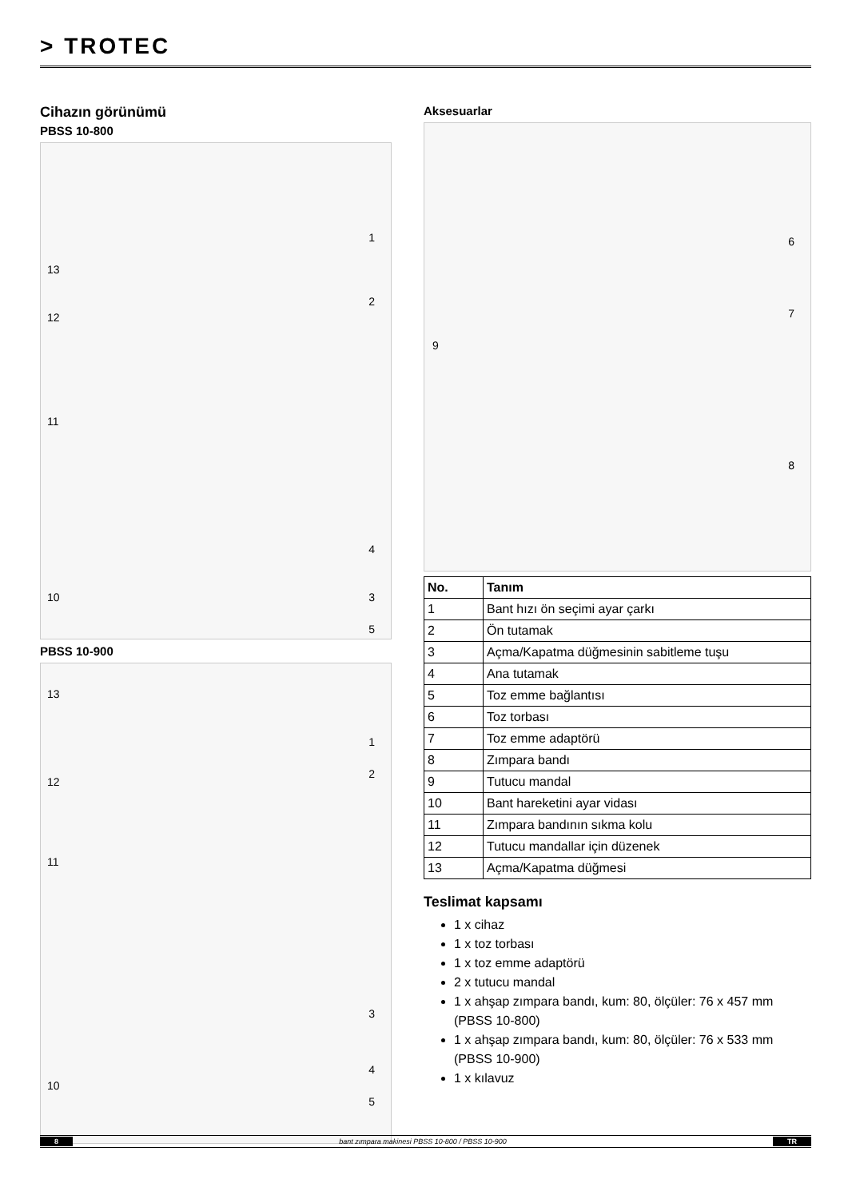> TROTEC
Cihazın görünümü
PBSS 10-800
1
2
3
4
5
10
11
12
13
PBSS 10-900
1
2
3
4
5
10
11
12
13
Aksesuarlar
6
7
8
9
| No. | Tanım |
| --- | --- |
| 1 | Bant hızı ön seçimi ayar çarkı |
| 2 | Ön tutamak |
| 3 | Açma/Kapatma düğmesinin sabitleme tuşu |
| 4 | Ana tutamak |
| 5 | Toz emme bağlantısı |
| 6 | Toz torbası |
| 7 | Toz emme adaptörü |
| 8 | Zımpara bandı |
| 9 | Tutucu mandal |
| 10 | Bant hareketini ayar vidası |
| 11 | Zımpara bandının sıkma kolu |
| 12 | Tutucu mandallar için düzenek |
| 13 | Açma/Kapatma düğmesi |
Teslimat kapsamı
1 x cihaz
1 x toz torbası
1 x toz emme adaptörü
2 x tutucu mandal
1 x ahşap zımpara bandı, kum: 80, ölçüler: 76 x 457 mm (PBSS 10-800)
1 x ahşap zımpara bandı, kum: 80, ölçüler: 76 x 533 mm (PBSS 10-900)
1 x kılavuz
8 bant zımpara makinesi PBSS 10-800 / PBSS 10-900 TR